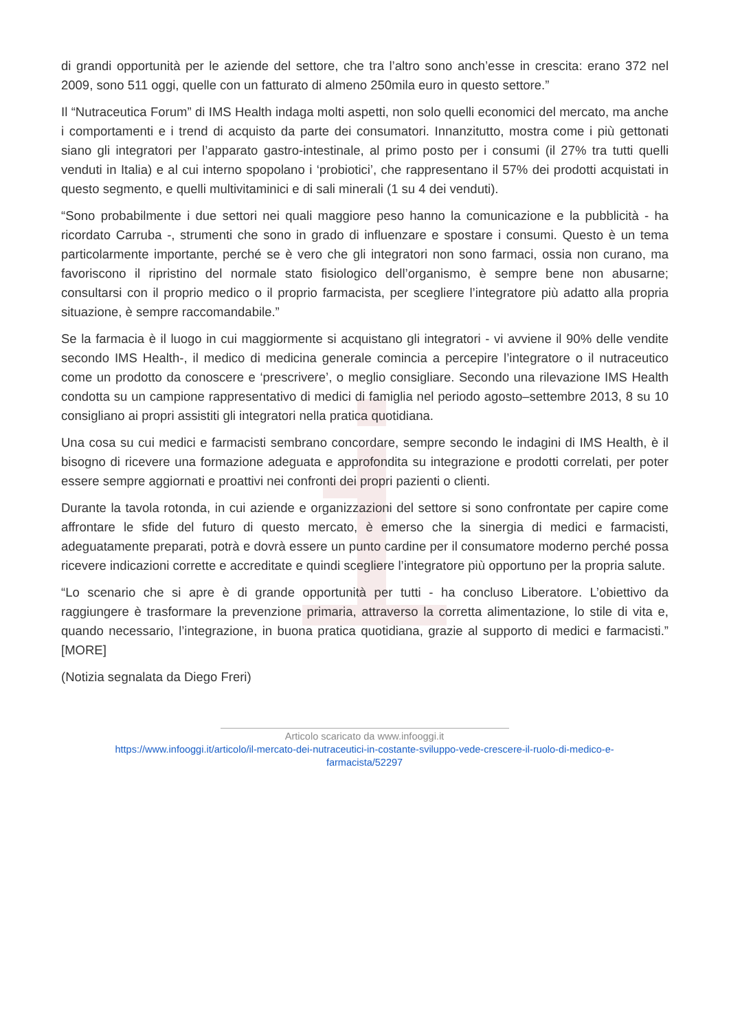di grandi opportunità per le aziende del settore, che tra l’altro sono anch’esse in crescita: erano 372 nel 2009, sono 511 oggi, quelle con un fatturato di almeno 250mila euro in questo settore.”
Il “Nutraceutica Forum” di IMS Health indaga molti aspetti, non solo quelli economici del mercato, ma anche i comportamenti e i trend di acquisto da parte dei consumatori. Innanzitutto, mostra come i più gettonati siano gli integratori per l’apparato gastro-intestinale, al primo posto per i consumi (il 27% tra tutti quelli venduti in Italia) e al cui interno spopolano i ‘probiotici’, che rappresentano il 57% dei prodotti acquistati in questo segmento, e quelli multivitaminici e di sali minerali (1 su 4 dei venduti).
“Sono probabilmente i due settori nei quali maggiore peso hanno la comunicazione e la pubblicità - ha ricordato Carruba -, strumenti che sono in grado di influenzare e spostare i consumi. Questo è un tema particolarmente importante, perché se è vero che gli integratori non sono farmaci, ossia non curano, ma favoriscono il ripristino del normale stato fisiologico dell’organismo, è sempre bene non abusarne; consultarsi con il proprio medico o il proprio farmacista, per scegliere l’integratore più adatto alla propria situazione, è sempre raccomandabile.”
Se la farmacia è il luogo in cui maggiormente si acquistano gli integratori - vi avviene il 90% delle vendite secondo IMS Health-, il medico di medicina generale comincia a percepire l’integratore o il nutraceutico come un prodotto da conoscere e ‘prescrivere’, o meglio consigliare. Secondo una rilevazione IMS Health condotta su un campione rappresentativo di medici di famiglia nel periodo agosto–settembre 2013, 8 su 10 consigliano ai propri assistiti gli integratori nella pratica quotidiana.
Una cosa su cui medici e farmacisti sembrano concordare, sempre secondo le indagini di IMS Health, è il bisogno di ricevere una formazione adeguata e approfondita su integrazione e prodotti correlati, per poter essere sempre aggiornati e proattivi nei confronti dei propri pazienti o clienti.
Durante la tavola rotonda, in cui aziende e organizzazioni del settore si sono confrontate per capire come affrontare le sfide del futuro di questo mercato, è emerso che la sinergia di medici e farmacisti, adeguatamente preparati, potrà e dovrà essere un punto cardine per il consumatore moderno perché possa ricevere indicazioni corrette e accreditate e quindi scegliere l’integratore più opportuno per la propria salute.
“Lo scenario che si apre è di grande opportunità per tutti - ha concluso Liberatore. L’obiettivo da raggiungere è trasformare la prevenzione primaria, attraverso la corretta alimentazione, lo stile di vita e, quando necessario, l’integrazione, in buona pratica quotidiana, grazie al supporto di medici e farmacisti.” [MORE]
(Notizia segnalata da Diego Freri)
Articolo scaricato da www.infooggi.it
https://www.infooggi.it/articolo/il-mercato-dei-nutraceutici-in-costante-sviluppo-vede-crescere-il-ruolo-di-medico-e-
farmacista/52297